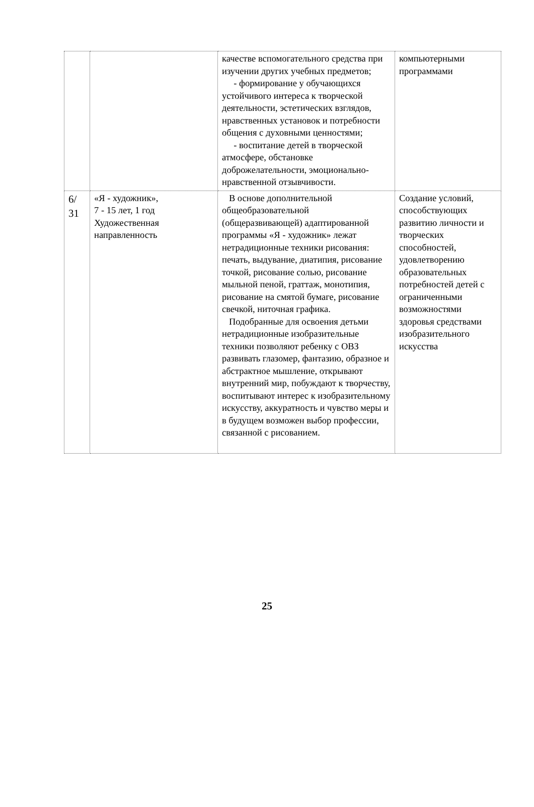| | | качестве вспомогательного средства при изучении других учебных предметов; - формирование у обучающихся устойчивого интереса к творческой деятельности, эстетических взглядов, нравственных установок и потребности общения с духовными ценностями; - воспитание детей в творческой атмосфере, обстановке доброжелательности, эмоционально-нравственной отзывчивости. | компьютерными программами |
| 6/ 31 | «Я - художник», 7 - 15 лет, 1 год Художественная направленность | В основе дополнительной общеобразовательной (общеразвивающей) адаптированной программы «Я - художник» лежат нетрадиционные техники рисования: печать, выдувание, диатипия, рисование точкой, рисование солью, рисование мыльной пеной, граттаж, монотипия, рисование на смятой бумаге, рисование свечкой, ниточная графика. Подобранные для освоения детьми нетрадиционные изобразительные техники позволяют ребенку с ОВЗ развивать глазомер, фантазию, образное и абстрактное мышление, открывают внутренний мир, побуждают к творчеству, воспитывают интерес к изобразительному искусству, аккуратность и чувство меры и в будущем возможен выбор профессии, связанной с рисованием. | Создание условий, способствующих развитию личности и творческих способностей, удовлетворению образовательных потребностей детей с ограниченными возможностями здоровья средствами изобразительного искусства |
25